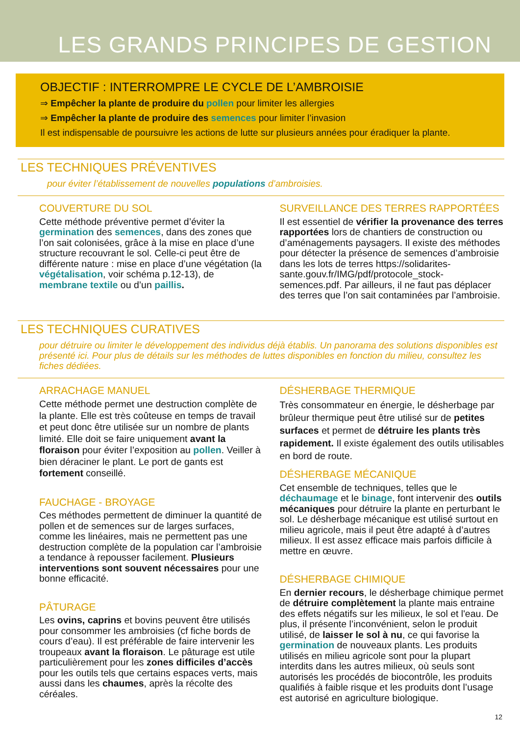LES GRANDS PRINCIPES DE GESTION
OBJECTIF : INTERROMPRE LE CYCLE DE L’AMBROISIE
⇒ Empêcher la plante de produire du pollen pour limiter les allergies
⇒ Empêcher la plante de produire des semences pour limiter l’invasion
Il est indispensable de poursuivre les actions de lutte sur plusieurs années pour éradiquer la plante.
LES TECHNIQUES PRÉVENTIVES
pour éviter l’établissement de nouvelles populations d’ambroisies.
COUVERTURE DU SOL
Cette méthode préventive permet d’éviter la germination des semences, dans des zones que l’on sait colonisées, grâce à la mise en place d’une structure recouvrant le sol. Celle-ci peut être de différente nature : mise en place d’une végétation (la végétalisation, voir schéma p.12-13), de membrane textile ou d’un paillis.
SURVEILLANCE DES TERRES RAPPORTÉES
Il est essentiel de vérifier la provenance des terres rapportées lors de chantiers de construction ou d’aménagements paysagers. Il existe des méthodes pour détecter la présence de semences d’ambroisie dans les lots de terres https://solidarites-sante.gouv.fr/IMG/pdf/protocole_stock-semences.pdf. Par ailleurs, il ne faut pas déplacer des terres que l’on sait contaminées par l’ambroisie.
LES TECHNIQUES CURATIVES
pour détruire ou limiter le développement des individus déjà établis. Un panorama des solutions disponibles est présenté ici. Pour plus de détails sur les méthodes de luttes disponibles en fonction du milieu, consultez les fiches dédiées.
ARRACHAGE MANUEL
Cette méthode permet une destruction complète de la plante. Elle est très coûteuse en temps de travail et peut donc être utilisée sur un nombre de plants limité. Elle doit se faire uniquement avant la floraison pour éviter l’exposition au pollen. Veiller à bien déraciner le plant. Le port de gants est fortement conseillé.
FAUCHAGE - BROYAGE
Ces méthodes permettent de diminuer la quantité de pollen et de semences sur de larges surfaces, comme les linéaires, mais ne permettent pas une destruction complète de la population car l’ambroisie a tendance à repousser facilement. Plusieurs interventions sont souvent nécessaires pour une bonne efficacité.
PÂTURAGE
Les ovins, caprins et bovins peuvent être utilisés pour consommer les ambroisies (cf fiche bords de cours d’eau). Il est préférable de faire intervenir les troupeaux avant la floraison. Le pâturage est utile particulièrement pour les zones difficiles d’accès pour les outils tels que certains espaces verts, mais aussi dans les chaumes, après la récolte des céréales.
DÉSHERBAGE THERMIQUE
Très consommateur en énergie, le désherbage par brûleur thermique peut être utilisé sur de petites surfaces et permet de détruire les plants très rapidement. Il existe également des outils utilisables en bord de route.
DÉSHERBAGE MÉCANIQUE
Cet ensemble de techniques, telles que le déchaumage et le binage, font intervenir des outils mécaniques pour détruire la plante en perturbant le sol. Le désherbage mécanique est utilisé surtout en milieu agricole, mais il peut être adapté à d’autres milieux. Il est assez efficace mais parfois difficile à mettre en œuvre.
DÉSHERBAGE CHIMIQUE
En dernier recours, le désherbage chimique permet de détruire complètement la plante mais entraine des effets négatifs sur les milieux, le sol et l'eau. De plus, il présente l’inconvénient, selon le produit utilisé, de laisser le sol à nu, ce qui favorise la germination de nouveaux plants. Les produits utilisés en milieu agricole sont pour la plupart interdits dans les autres milieux, où seuls sont autorisés les procédés de biocontrôle, les produits qualifiés à faible risque et les produits dont l’usage est autorisé en agriculture biologique.
12